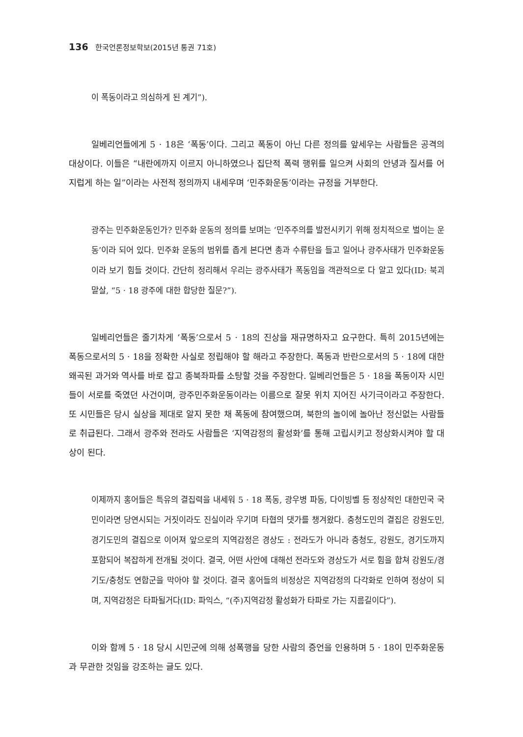136 한국언론정보학보(2015년 통권 71호)
이 폭동이라고 의심하게 된 계기”).
일베리언들에게 5 · 18은 ‘폭동’이다. 그리고 폭동이 아닌 다른 정의를 앞세우는 사람들은 공격의 대상이다. 이들은 “내란에까지 이르지 아니하였으나 집단적 폭력 행위를 일으켜 사회의 안녕과 질서를 어지럽게 하는 일”이라는 사전적 정의까지 내세우며 ‘민주화운동’이라는 규정을 거부한다.
광주는 민주화운동인가? 민주화 운동의 정의를 보며는 ‘민주주의를 발전시키기 위해 정치적으로 벌이는 운동’이라 되어 있다. 민주화 운동의 범위를 좁게 본다면 총과 수류탄을 들고 일어나 광주사태가 민주화운동이라 보기 힘들 것이다. 간단히 정리해서 우리는 광주사태가 폭동임을 객관적으로 다 알고 있다(ID: 북괴말살, “5 · 18 광주에 대한 합당한 질문?”).
일베리언들은 줄기차게 ‘폭동’으로서 5 · 18의 진상을 재규명하자고 요구한다. 특히 2015년에는 폭동으로서의 5 · 18을 정확한 사실로 정립해야 할 해라고 주장한다. 폭동과 반란으로서의 5 · 18에 대한 왜곡된 과거와 역사를 바로 잡고 종북좌파를 소탕할 것을 주장한다. 일베리언들은 5 · 18을 폭동이자 시민들이 서로를 죽였던 사건이며, 광주민주화운동이라는 이름으로 잘못 위치 지어진 사기극이라고 주장한다. 또 시민들은 당시 실상을 제대로 알지 못한 채 폭동에 참여했으며, 북한의 놀이에 놀아난 정신없는 사람들로 취급된다. 그래서 광주와 전라도 사람들은 ‘지역감정의 활성화’를 통해 고립시키고 정상화시켜야 할 대상이 된다.
이제까지 홍어들은 특유의 결집력을 내세워 5 · 18 폭동, 광우병 파동, 다이빙벨 등 정상적인 대한민국 국민이라면 당연시되는 거짓이라도 진실이라 우기며 타협의 댓가를 챙겨왔다. 충청도민의 결집은 강원도민, 경기도민의 결집으로 이어져 앞으로의 지역감정은 경상도 : 전라도가 아니라 충청도, 강원도, 경기도까지 포함되어 복잡하게 전개될 것이다. 결국, 어떤 사안에 대해선 전라도와 경상도가 서로 힘을 합쳐 강원도/경기도/충청도 연합군을 막아야 할 것이다. 결국 홍어들의 비정상은 지역감정의 다각화로 인하여 정상이 되며, 지역감정은 타파될거다(ID: 파익스, “(주)지역감정 활성화가 타파로 가는 지름길이다”).
이와 함께 5 · 18 당시 시민군에 의해 성폭행을 당한 사람의 증언을 인용하며 5 · 18이 민주화운동과 무관한 것임을 강조하는 글도 있다.